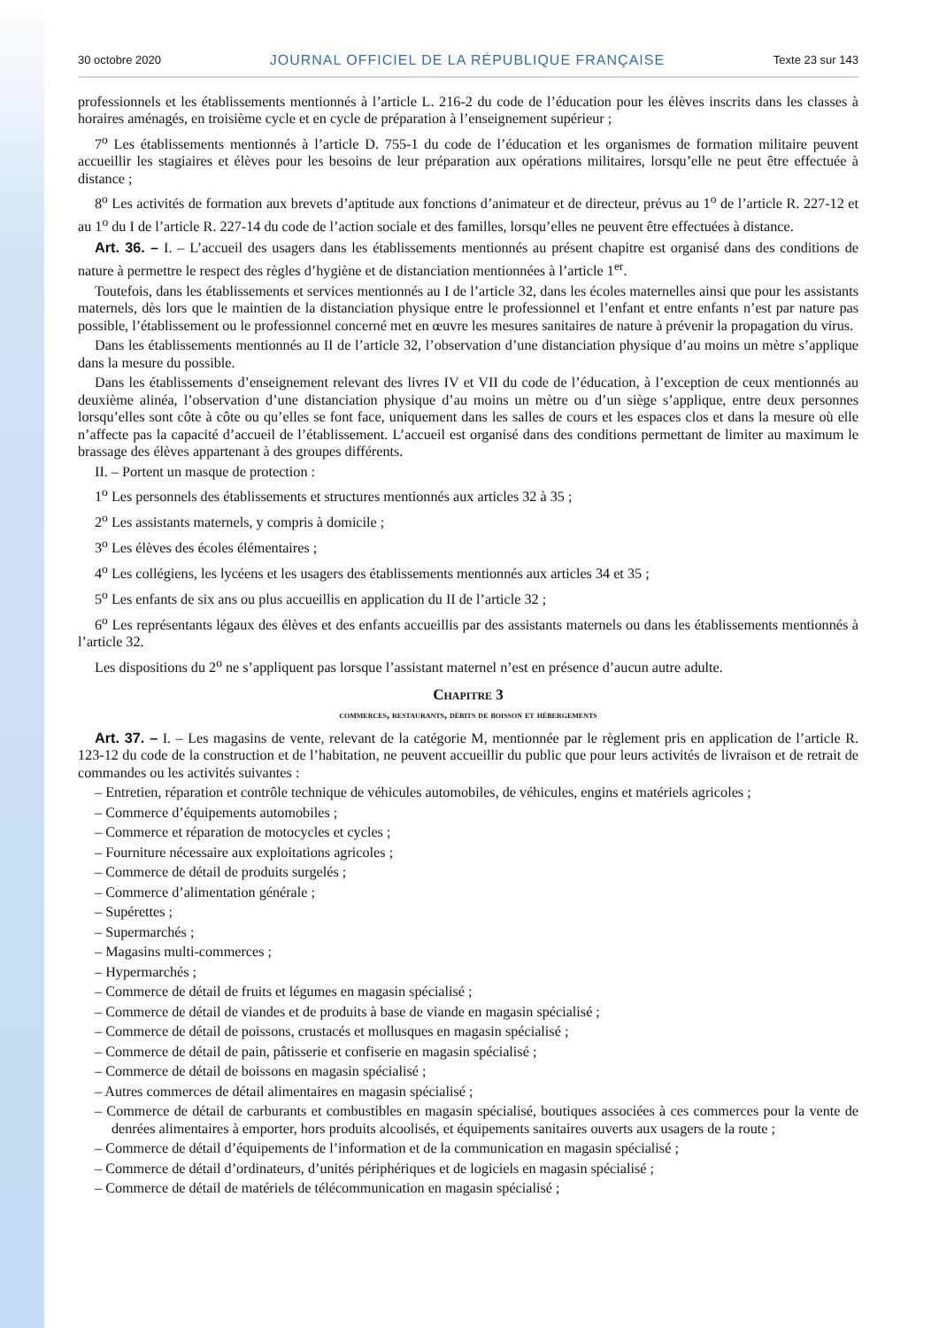30 octobre 2020 JOURNAL OFFICIEL DE LA RÉPUBLIQUE FRANÇAISE Texte 23 sur 143
professionnels et les établissements mentionnés à l’article L. 216-2 du code de l’éducation pour les élèves inscrits dans les classes à horaires aménagés, en troisième cycle et en cycle de préparation à l’enseignement supérieur ;
7<sup>o</sup> Les établissements mentionnés à l’article D. 755-1 du code de l’éducation et les organismes de formation militaire peuvent accueillir les stagiaires et élèves pour les besoins de leur préparation aux opérations militaires, lorsqu’elle ne peut être effectuée à distance ;
8<sup>o</sup> Les activités de formation aux brevets d’aptitude aux fonctions d’animateur et de directeur, prévus au 1<sup>o</sup> de l’article R. 227-12 et au 1<sup>o</sup> du I de l’article R. 227-14 du code de l’action sociale et des familles, lorsqu’elles ne peuvent être effectuées à distance.
Art. 36. – I. – L’accueil des usagers dans les établissements mentionnés au présent chapitre est organisé dans des conditions de nature à permettre le respect des règles d’hygiène et de distanciation mentionnées à l’article 1<sup>er</sup>.
Toutefois, dans les établissements et services mentionnés au I de l’article 32, dans les écoles maternelles ainsi que pour les assistants maternels, dès lors que le maintien de la distanciation physique entre le professionnel et l’enfant et entre enfants n’est par nature pas possible, l’établissement ou le professionnel concerné met en œuvre les mesures sanitaires de nature à prévenir la propagation du virus.
Dans les établissements mentionnés au II de l’article 32, l’observation d’une distanciation physique d’au moins un mètre s’applique dans la mesure du possible.
Dans les établissements d’enseignement relevant des livres IV et VII du code de l’éducation, à l’exception de ceux mentionnés au deuxième alinéa, l’observation d’une distanciation physique d’au moins un mètre ou d’un siège s’applique, entre deux personnes lorsqu’elles sont côte à côte ou qu’elles se font face, uniquement dans les salles de cours et les espaces clos et dans la mesure où elle n’affecte pas la capacité d’accueil de l’établissement. L’accueil est organisé dans des conditions permettant de limiter au maximum le brassage des élèves appartenant à des groupes différents.
II. – Portent un masque de protection :
1<sup>o</sup> Les personnels des établissements et structures mentionnés aux articles 32 à 35 ;
2<sup>o</sup> Les assistants maternels, y compris à domicile ;
3<sup>o</sup> Les élèves des écoles élémentaires ;
4<sup>o</sup> Les collégiens, les lycéens et les usagers des établissements mentionnés aux articles 34 et 35 ;
5<sup>o</sup> Les enfants de six ans ou plus accueillis en application du II de l’article 32 ;
6<sup>o</sup> Les représentants légaux des élèves et des enfants accueillis par des assistants maternels ou dans les établissements mentionnés à l’article 32.
Les dispositions du 2<sup>o</sup> ne s’appliquent pas lorsque l’assistant maternel n’est en présence d’aucun autre adulte.
Chapitre 3
commerces, restaurants, débits de boisson et hébergements
Art. 37. – I. – Les magasins de vente, relevant de la catégorie M, mentionnée par le règlement pris en application de l’article R. 123-12 du code de la construction et de l’habitation, ne peuvent accueillir du public que pour leurs activités de livraison et de retrait de commandes ou les activités suivantes :
– Entretien, réparation et contrôle technique de véhicules automobiles, de véhicules, engins et matériels agricoles ;
– Commerce d’équipements automobiles ;
– Commerce et réparation de motocycles et cycles ;
– Fourniture nécessaire aux exploitations agricoles ;
– Commerce de détail de produits surgelés ;
– Commerce d’alimentation générale ;
– Supérettes ;
– Supermarchés ;
– Magasins multi-commerces ;
– Hypermarchés ;
– Commerce de détail de fruits et légumes en magasin spécialisé ;
– Commerce de détail de viandes et de produits à base de viande en magasin spécialisé ;
– Commerce de détail de poissons, crustacés et mollusques en magasin spécialisé ;
– Commerce de détail de pain, pâtisserie et confiserie en magasin spécialisé ;
– Commerce de détail de boissons en magasin spécialisé ;
– Autres commerces de détail alimentaires en magasin spécialisé ;
– Commerce de détail de carburants et combustibles en magasin spécialisé, boutiques associées à ces commerces pour la vente de denrées alimentaires à emporter, hors produits alcoolisés, et équipements sanitaires ouverts aux usagers de la route ;
– Commerce de détail d’équipements de l’information et de la communication en magasin spécialisé ;
– Commerce de détail d’ordinateurs, d’unités périphériques et de logiciels en magasin spécialisé ;
– Commerce de détail de matériels de télécommunication en magasin spécialisé ;